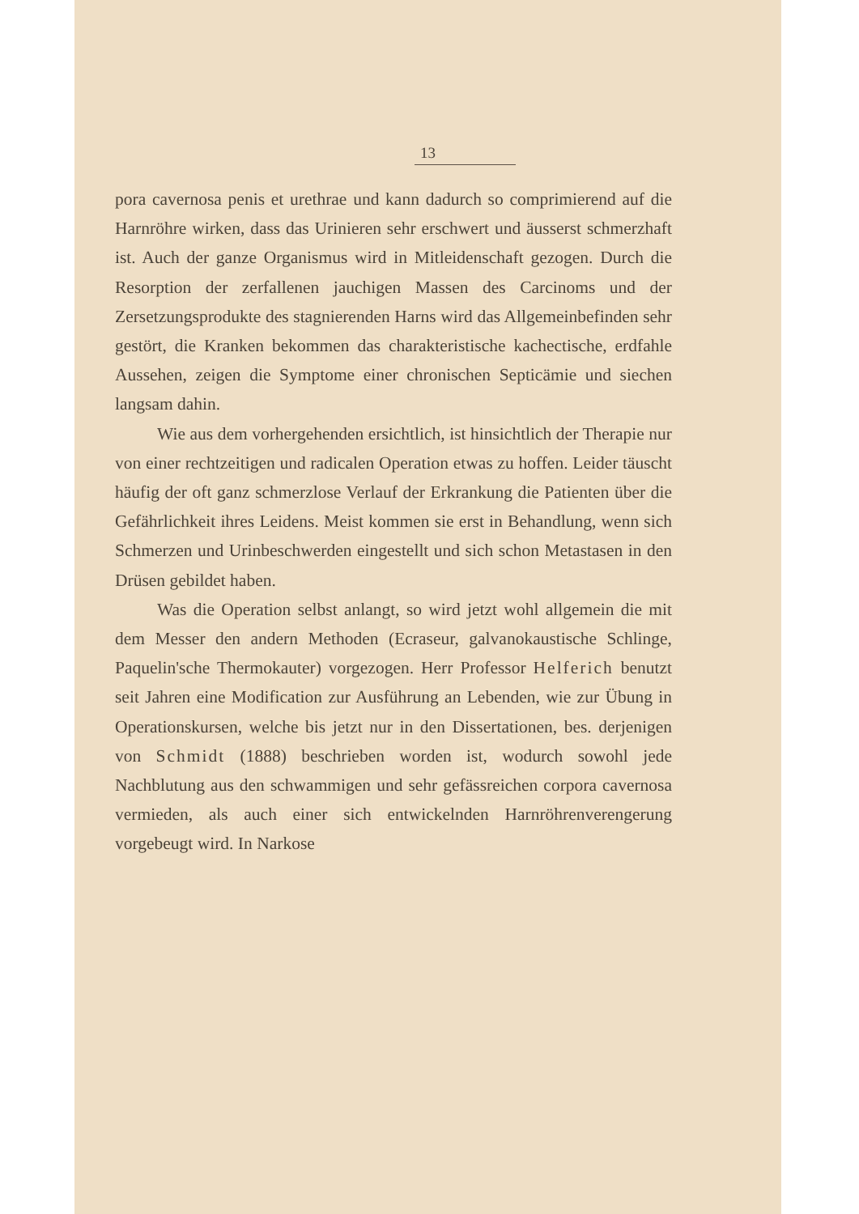13
pora cavernosa penis et urethrae und kann dadurch so comprimierend auf die Harnröhre wirken, dass das Urinieren sehr erschwert und äusserst schmerzhaft ist. Auch der ganze Organismus wird in Mitleidenschaft gezogen. Durch die Resorption der zerfallenen jauchigen Massen des Carcinoms und der Zersetzungsprodukte des stagnierenden Harns wird das Allgemeinbefinden sehr gestört, die Kranken bekommen das charakteristische kachectische, erdfahle Aussehen, zeigen die Symptome einer chronischen Septicämie und siechen langsam dahin.
Wie aus dem vorhergehenden ersichtlich, ist hinsichtlich der Therapie nur von einer rechtzeitigen und radicalen Operation etwas zu hoffen. Leider täuscht häufig der oft ganz schmerzlose Verlauf der Erkrankung die Patienten über die Gefährlichkeit ihres Leidens. Meist kommen sie erst in Behandlung, wenn sich Schmerzen und Urinbeschwerden eingestellt und sich schon Metastasen in den Drüsen gebildet haben.
Was die Operation selbst anlangt, so wird jetzt wohl allgemein die mit dem Messer den andern Methoden (Ecraseur, galvanokaustische Schlinge, Paquelin'sche Thermokauter) vorgezogen. Herr Professor Helferich benutzt seit Jahren eine Modification zur Ausführung an Lebenden, wie zur Übung in Operationskursen, welche bis jetzt nur in den Dissertationen, bes. derjenigen von Schmidt (1888) beschrieben worden ist, wodurch sowohl jede Nachblutung aus den schwammigen und sehr gefässreichen corpora cavernosa vermieden, als auch einer sich entwickelnden Harnröhrenverengerung vorgebeugt wird. In Narkose